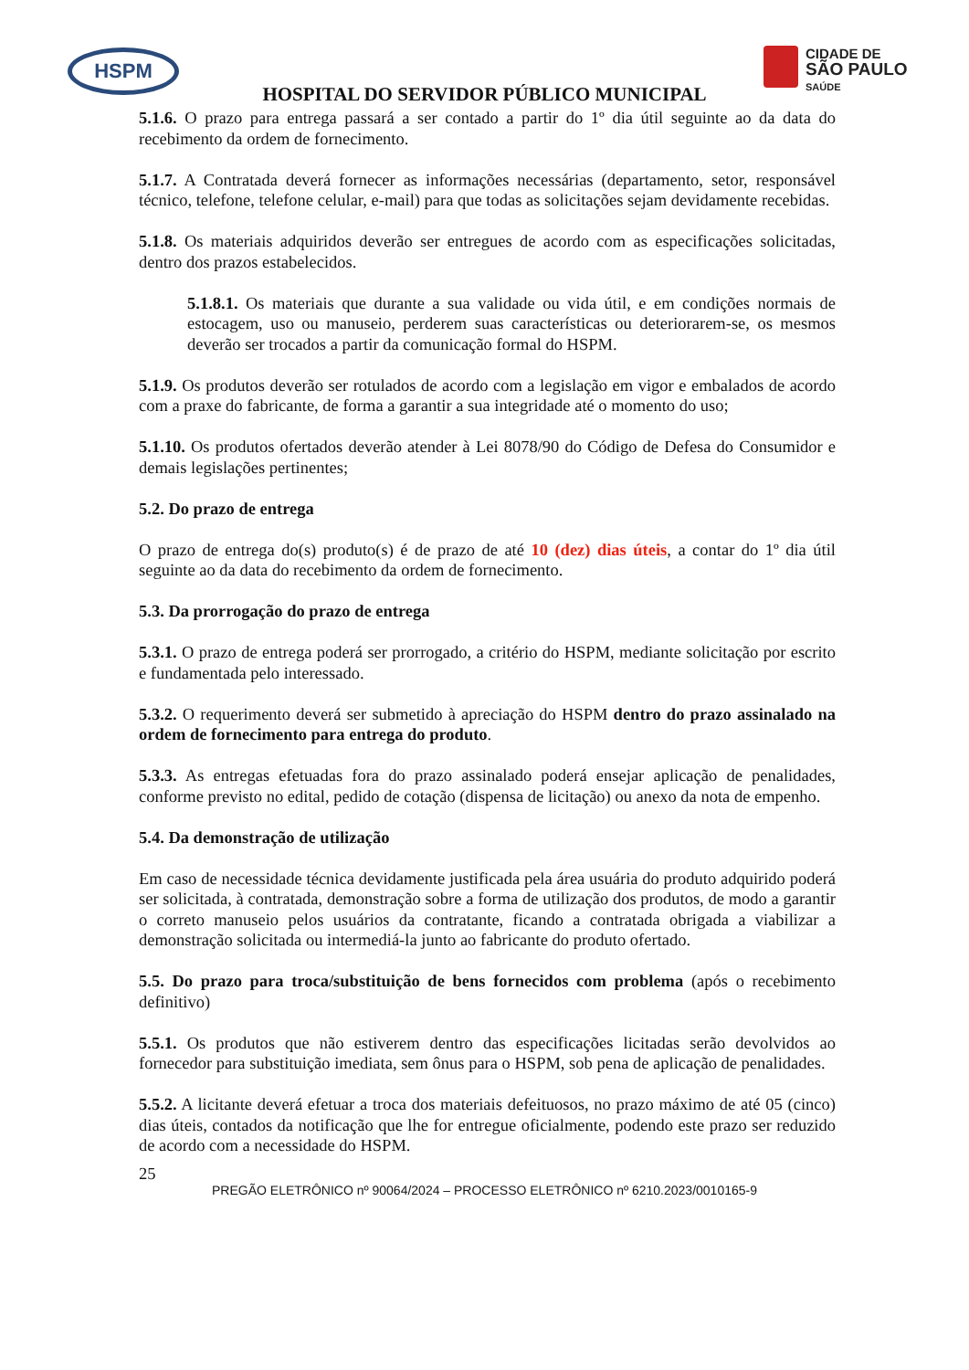HSPM
CIDADE DE
SÃO PAULO
SAÚDE
HOSPITAL DO SERVIDOR PÚBLICO MUNICIPAL
5.1.6. O prazo para entrega passará a ser contado a partir do 1º dia útil seguinte ao da data do recebimento da ordem de fornecimento.
5.1.7. A Contratada deverá fornecer as informações necessárias (departamento, setor, responsável técnico, telefone, telefone celular, e-mail) para que todas as solicitações sejam devidamente recebidas.
5.1.8. Os materiais adquiridos deverão ser entregues de acordo com as especificações solicitadas, dentro dos prazos estabelecidos.
5.1.8.1. Os materiais que durante a sua validade ou vida útil, e em condições normais de estocagem, uso ou manuseio, perderem suas características ou deteriorarem-se, os mesmos deverão ser trocados a partir da comunicação formal do HSPM.
5.1.9. Os produtos deverão ser rotulados de acordo com a legislação em vigor e embalados de acordo com a praxe do fabricante, de forma a garantir a sua integridade até o momento do uso;
5.1.10. Os produtos ofertados deverão atender à Lei 8078/90 do Código de Defesa do Consumidor e demais legislações pertinentes;
5.2. Do prazo de entrega
O prazo de entrega do(s) produto(s) é de prazo de até 10 (dez) dias úteis, a contar do 1º dia útil seguinte ao da data do recebimento da ordem de fornecimento.
5.3. Da prorrogação do prazo de entrega
5.3.1. O prazo de entrega poderá ser prorrogado, a critério do HSPM, mediante solicitação por escrito e fundamentada pelo interessado.
5.3.2. O requerimento deverá ser submetido à apreciação do HSPM dentro do prazo assinalado na ordem de fornecimento para entrega do produto.
5.3.3. As entregas efetuadas fora do prazo assinalado poderá ensejar aplicação de penalidades, conforme previsto no edital, pedido de cotação (dispensa de licitação) ou anexo da nota de empenho.
5.4. Da demonstração de utilização
Em caso de necessidade técnica devidamente justificada pela área usuária do produto adquirido poderá ser solicitada, à contratada, demonstração sobre a forma de utilização dos produtos, de modo a garantir o correto manuseio pelos usuários da contratante, ficando a contratada obrigada a viabilizar a demonstração solicitada ou intermediá-la junto ao fabricante do produto ofertado.
5.5. Do prazo para troca/substituição de bens fornecidos com problema (após o recebimento definitivo)
5.5.1. Os produtos que não estiverem dentro das especificações licitadas serão devolvidos ao fornecedor para substituição imediata, sem ônus para o HSPM, sob pena de aplicação de penalidades.
5.5.2. A licitante deverá efetuar a troca dos materiais defeituosos, no prazo máximo de até 05 (cinco) dias úteis, contados da notificação que lhe for entregue oficialmente, podendo este prazo ser reduzido de acordo com a necessidade do HSPM.
25
PREGÃO ELETRÔNICO nº 90064/2024 – PROCESSO ELETRÔNICO nº 6210.2023/0010165-9